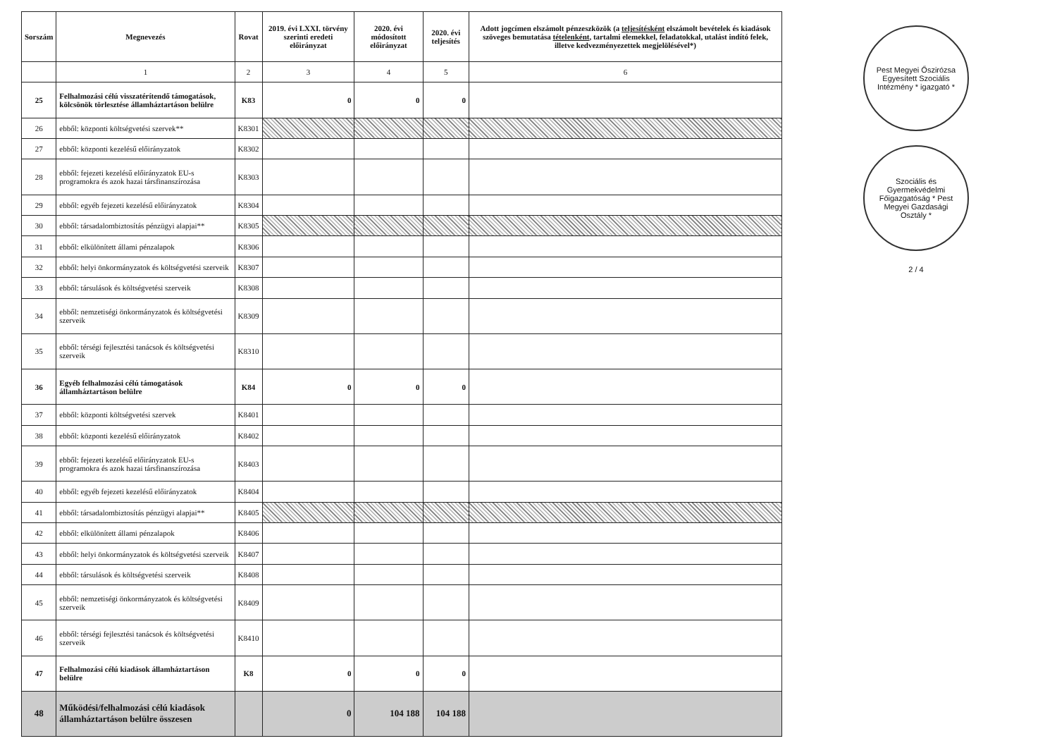| Sorszám | Megnevezés | Rovat | 2019. évi LXXI. törvény szerinti eredeti előirányzat | 2020. évi módosított előirányzat | 2020. évi teljesítés | Adott jogcímen elszámolt pénzeszközök (a teljesítésként elszámolt bevételek és kiadások szöveges bemutatása tételenként , tartalmi elemekkel, feladatokkal, utalást indító felek, illetve kedvezményezettek megjelölésével*) |
| --- | --- | --- | --- | --- | --- | --- |
| | 1 | 2 | 3 | 4 | 5 | 6 |
| 25 | Felhalmozási célú visszatérítendő támogatások, kölcsönök törlesztése államháztartáson belülre | K83 | 0 | 0 | 0 | |
| 26 | ebből: központi költségvetési szervek** | K8301 | | | | |
| 27 | ebből: központi kezelésű előirányzatok | K8302 | | | | |
| 28 | ebből: fejezeti kezelésű előirányzatok EU-s programokra és azok hazai társfinanszírozása | K8303 | | | | |
| 29 | ebből: egyéb fejezeti kezelésű előirányzatok | K8304 | | | | |
| 30 | ebből: társadalombiztosítás pénzügyi alapjai** | K8305 | | | | |
| 31 | ebből: elkülönített állami pénzalapok | K8306 | | | | |
| 32 | ebből: helyi önkormányzatok és költségvetési szerveik | K8307 | | | | |
| 33 | ebből: társulások és költségvetési szerveik | K8308 | | | | |
| 34 | ebből: nemzetiségi önkormányzatok és költségvetési szerveik | K8309 | | | | |
| 35 | ebből: térségi fejlesztési tanácsok és költségvetési szerveik | K8310 | | | | |
| 36 | Egyéb felhalmozási célú támogatások államháztartáson belülre | K84 | 0 | 0 | 0 | |
| 37 | ebből: központi költségvetési szervek | K8401 | | | | |
| 38 | ebből: központi kezelésű előirányzatok | K8402 | | | | |
| 39 | ebből: fejezeti kezelésű előirányzatok EU-s programokra és azok hazai társfinanszírozása | K8403 | | | | |
| 40 | ebből: egyéb fejezeti kezelésű előirányzatok | K8404 | | | | |
| 41 | ebből: társadalombiztosítás pénzügyi alapjai** | K8405 | | | | |
| 42 | ebből: elkülönített állami pénzalapok | K8406 | | | | |
| 43 | ebből: helyi önkormányzatok és költségvetési szerveik | K8407 | | | | |
| 44 | ebből: társulások és költségvetési szerveik | K8408 | | | | |
| 45 | ebből: nemzetiségi önkormányzatok és költségvetési szerveik | K8409 | | | | |
| 46 | ebből: térségi fejlesztési tanácsok és költségvetési szerveik | K8410 | | | | |
| 47 | Felhalmozási célú kiadások államháztartáson belülre | K8 | 0 | 0 | 0 | |
| 48 | Működési/felhalmozási célú kiadások államháztartáson belülre összesen | | 0 | 104 188 | 104 188 | |
Pest Megyei Őszirózsa Egyesített Szociális Intézmény * igazgató *
Szociális és Gyermekvédelmi Főigazgatóság * Pest Megyei Gazdasági Osztály *
2 / 4